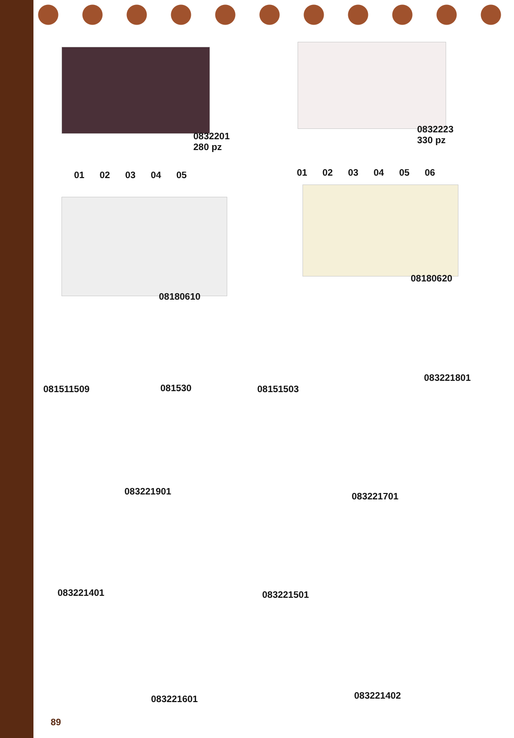0832201
280 pz
0832223
330 pz
01 02 03 04 05 01 02 03 04 05 06
08180620
08180610
081511509 081530 08151503
083221801
083221901 083221701
083221401 083221501
083221601 083221402
89